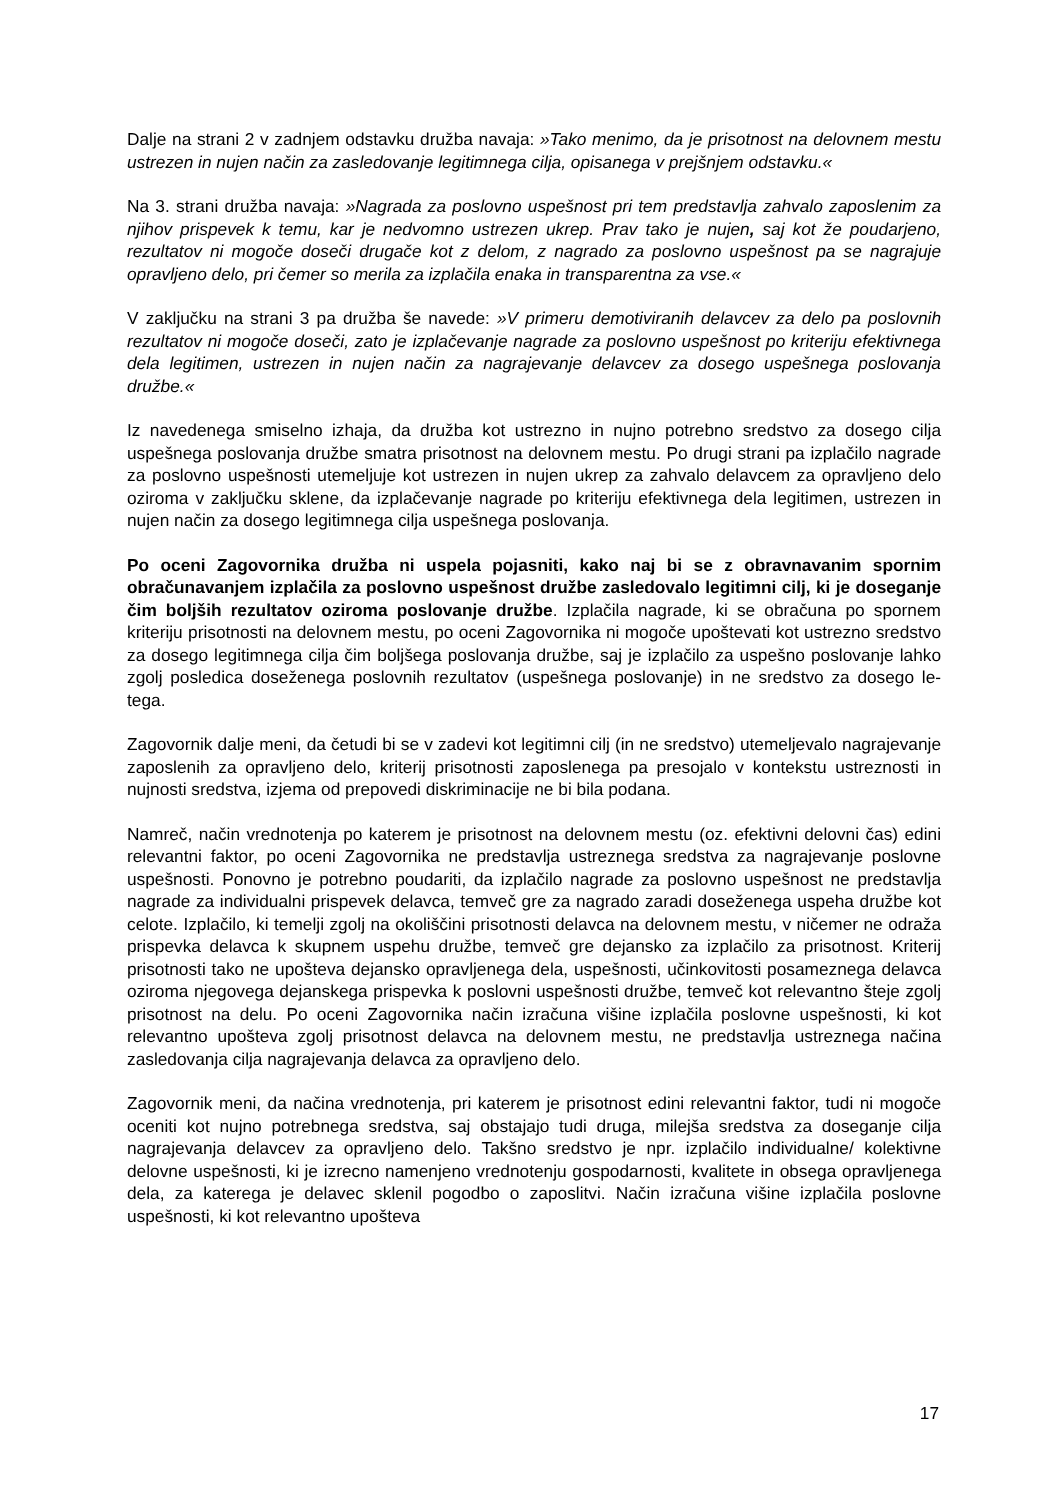Dalje na strani 2 v zadnjem odstavku družba navaja: »Tako menimo, da je prisotnost na delovnem mestu ustrezen in nujen način za zasledovanje legitimnega cilja, opisanega v prejšnjem odstavku.«
Na 3. strani družba navaja: »Nagrada za poslovno uspešnost pri tem predstavlja zahvalo zaposlenim za njihov prispevek k temu, kar je nedvomno ustrezen ukrep. Prav tako je nujen, saj kot že poudarjeno, rezultatov ni mogoče doseči drugače kot z delom, z nagrado za poslovno uspešnost pa se nagrajuje opravljeno delo, pri čemer so merila za izplačila enaka in transparentna za vse.«
V zaključku na strani 3 pa družba še navede: »V primeru demotiviranih delavcev za delo pa poslovnih rezultatov ni mogoče doseči, zato je izplačevanje nagrade za poslovno uspešnost po kriteriju efektivnega dela legitimen, ustrezen in nujen način za nagrajevanje delavcev za dosego uspešnega poslovanja družbe.«
Iz navedenega smiselno izhaja, da družba kot ustrezno in nujno potrebno sredstvo za dosego cilja uspešnega poslovanja družbe smatra prisotnost na delovnem mestu. Po drugi strani pa izplačilo nagrade za poslovno uspešnosti utemeljuje kot ustrezen in nujen ukrep za zahvalo delavcem za opravljeno delo oziroma v zaključku sklene, da izplačevanje nagrade po kriteriju efektivnega dela legitimen, ustrezen in nujen način za dosego legitimnega cilja uspešnega poslovanja.
Po oceni Zagovornika družba ni uspela pojasniti, kako naj bi se z obravnavanim spornim obračunavanjem izplačila za poslovno uspešnost družbe zasledovalo legitimni cilj, ki je doseganje čim boljših rezultatov oziroma poslovanje družbe. Izplačila nagrade, ki se obračuna po spornem kriteriju prisotnosti na delovnem mestu, po oceni Zagovornika ni mogoče upoštevati kot ustrezno sredstvo za dosego legitimnega cilja čim boljšega poslovanja družbe, saj je izplačilo za uspešno poslovanje lahko zgolj posledica doseženega poslovnih rezultatov (uspešnega poslovanje) in ne sredstvo za dosego le-tega.
Zagovornik dalje meni, da četudi bi se v zadevi kot legitimni cilj (in ne sredstvo) utemeljevalo nagrajevanje zaposlenih za opravljeno delo, kriterij prisotnosti zaposlenega pa presojalo v kontekstu ustreznosti in nujnosti sredstva, izjema od prepovedi diskriminacije ne bi bila podana.
Namreč, način vrednotenja po katerem je prisotnost na delovnem mestu (oz. efektivni delovni čas) edini relevantni faktor, po oceni Zagovornika ne predstavlja ustreznega sredstva za nagrajevanje poslovne uspešnosti. Ponovno je potrebno poudariti, da izplačilo nagrade za poslovno uspešnost ne predstavlja nagrade za individualni prispevek delavca, temveč gre za nagrado zaradi doseženega uspeha družbe kot celote. Izplačilo, ki temelji zgolj na okoliščini prisotnosti delavca na delovnem mestu, v ničemer ne odraža prispevka delavca k skupnem uspehu družbe, temveč gre dejansko za izplačilo za prisotnost. Kriterij prisotnosti tako ne upošteva dejansko opravljenega dela, uspešnosti, učinkovitosti posameznega delavca oziroma njegovega dejanskega prispevka k poslovni uspešnosti družbe, temveč kot relevantno šteje zgolj prisotnost na delu. Po oceni Zagovornika način izračuna višine izplačila poslovne uspešnosti, ki kot relevantno upošteva zgolj prisotnost delavca na delovnem mestu, ne predstavlja ustreznega načina zasledovanja cilja nagrajevanja delavca za opravljeno delo.
Zagovornik meni, da načina vrednotenja, pri katerem je prisotnost edini relevantni faktor, tudi ni mogoče oceniti kot nujno potrebnega sredstva, saj obstajajo tudi druga, milejša sredstva za doseganje cilja nagrajevanja delavcev za opravljeno delo. Takšno sredstvo je npr. izplačilo individualne/ kolektivne delovne uspešnosti, ki je izrecno namenjeno vrednotenju gospodarnosti, kvalitete in obsega opravljenega dela, za katerega je delavec sklenil pogodbo o zaposlitvi. Način izračuna višine izplačila poslovne uspešnosti, ki kot relevantno upošteva
17